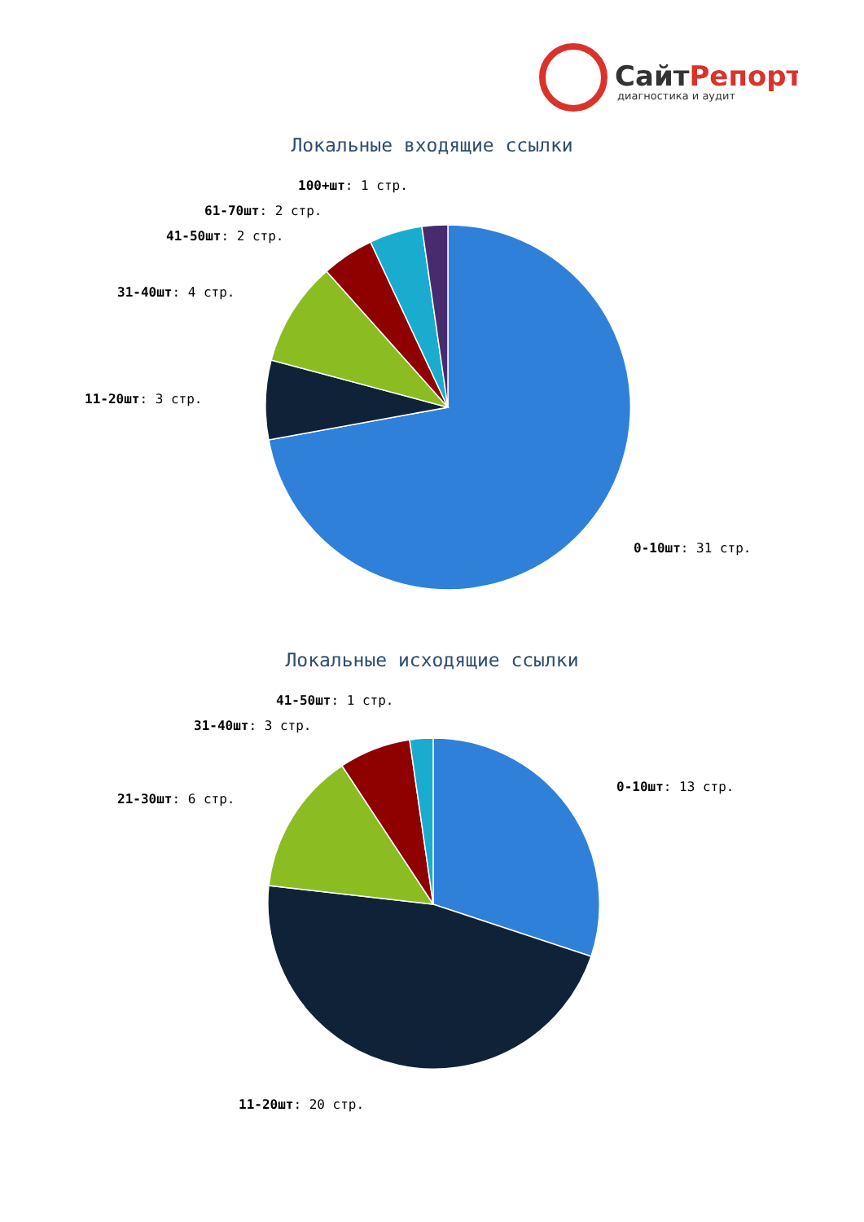СайтРепорт
диагностика и аудит
Локальные входящие ссылки
100+шт: 1 стр.
61-70шт: 2 стр.
41-50шт: 2 стр.
31-40шт: 4 стр.
11-20шт: 3 стр.
0-10шт: 31 стр.
Локальные исходящие ссылки
41-50шт: 1 стр.
31-40шт: 3 стр.
21-30шт: 6 стр.
0-10шт: 13 стр.
11-20шт: 20 стр.